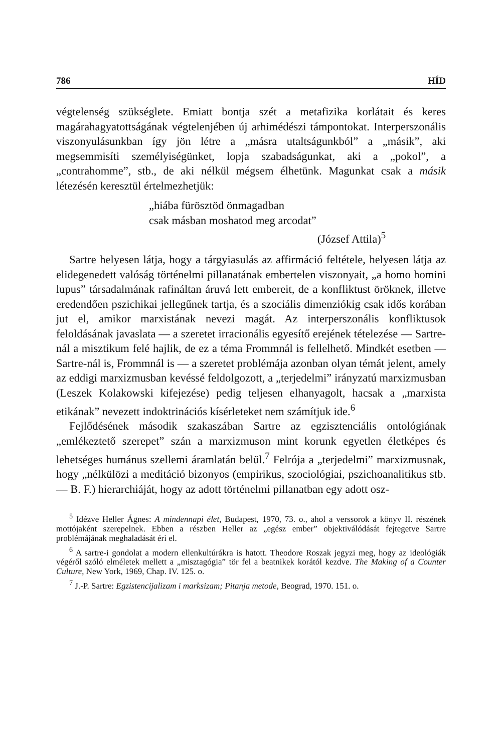786 HÍD
végtelenség szükséglete. Emiatt bontja szét a metafizika korlátait és keres magárahagyatottságának végtelenjében új arhimédészi támpontokat. Interperszonális viszonyulásunkban így jön létre a „másra utaltságunkból” a „másik”, aki megsemmisíti személyiségünket, lopja szabadságunkat, aki a „pokol”, a „contrahomme”, stb., de aki nélkül mégsem élhetünk. Magunkat csak a másik létezésén keresztül értelmezhetjük:
„hiába fürösztöd önmagadban
csak másban moshatod meg arcodat”
(József Attila)<sup>5</sup>
Sartre helyesen látja, hogy a tárgyiasulás az affirmáció feltétele, helyesen látja az elidegenedett valóság történelmi pillanatának embertelen viszonyait, „a homo homini lupus” társadalmának rafináltan áruvá lett embereit, de a konfliktust öröknek, illetve eredendően pszichikai jellegűnek tartja, és a szociális dimenziókig csak idős korában jut el, amikor marxistának nevezi magát. Az interperszonális konfliktusok feloldásának javaslata — a szeretet irracionális egyesítő erejének tételezése — Sartre-nál a misztikum felé hajlik, de ez a téma Frommnál is fellelhető. Mindkét esetben — Sartre-nál is, Frommnál is — a szeretet problémája azonban olyan témát jelent, amely az eddigi marxizmusban kevéssé feldolgozott, a „terjedelmi” irányzatú marxizmusban (Leszek Kolakowski kifejezése) pedig teljesen elhanyagolt, hacsak a „marxista etikának” nevezett indoktrinációs kísérleteket nem számítjuk ide.<sup>6</sup>
Fejlődésének második szakaszában Sartre az egzisztenciális ontológiának „emlékeztető szerepet” szán a marxizmuson mint korunk egyetlen életképes és lehetséges humánus szellemi áramlatán belül.<sup>7</sup> Felrója a „terjedelmi” marxizmusnak, hogy „nélkülözi a meditáció bizonyos (empirikus, szociológiai, pszichoanalitikus stb. — B. F.) hierarchiáját, hogy az adott történelmi pillanatban egy adott osz-
<sup>5</sup> Idézve Heller Ágnes: A mindennapi élet, Budapest, 1970, 73. o., ahol a verssorok a könyv II. részének mottójaként szerepelnek. Ebben a részben Heller az „egész ember” objektiválódását fejtegetve Sartre problémájának meghaladását éri el.
<sup>6</sup> A sartre-i gondolat a modern ellenkultúrákra is hatott. Theodore Roszak jegyzi meg, hogy az ideológiák végéről szóló elméletek mellett a „misztagógia” tör fel a beatnikek korától kezdve. The Making of a Counter Culture, New York, 1969, Chap. IV. 125. o.
<sup>7</sup> J.-P. Sartre: Egzistencijalizam i marksizam; Pitanja metode, Beograd, 1970. 151. o.